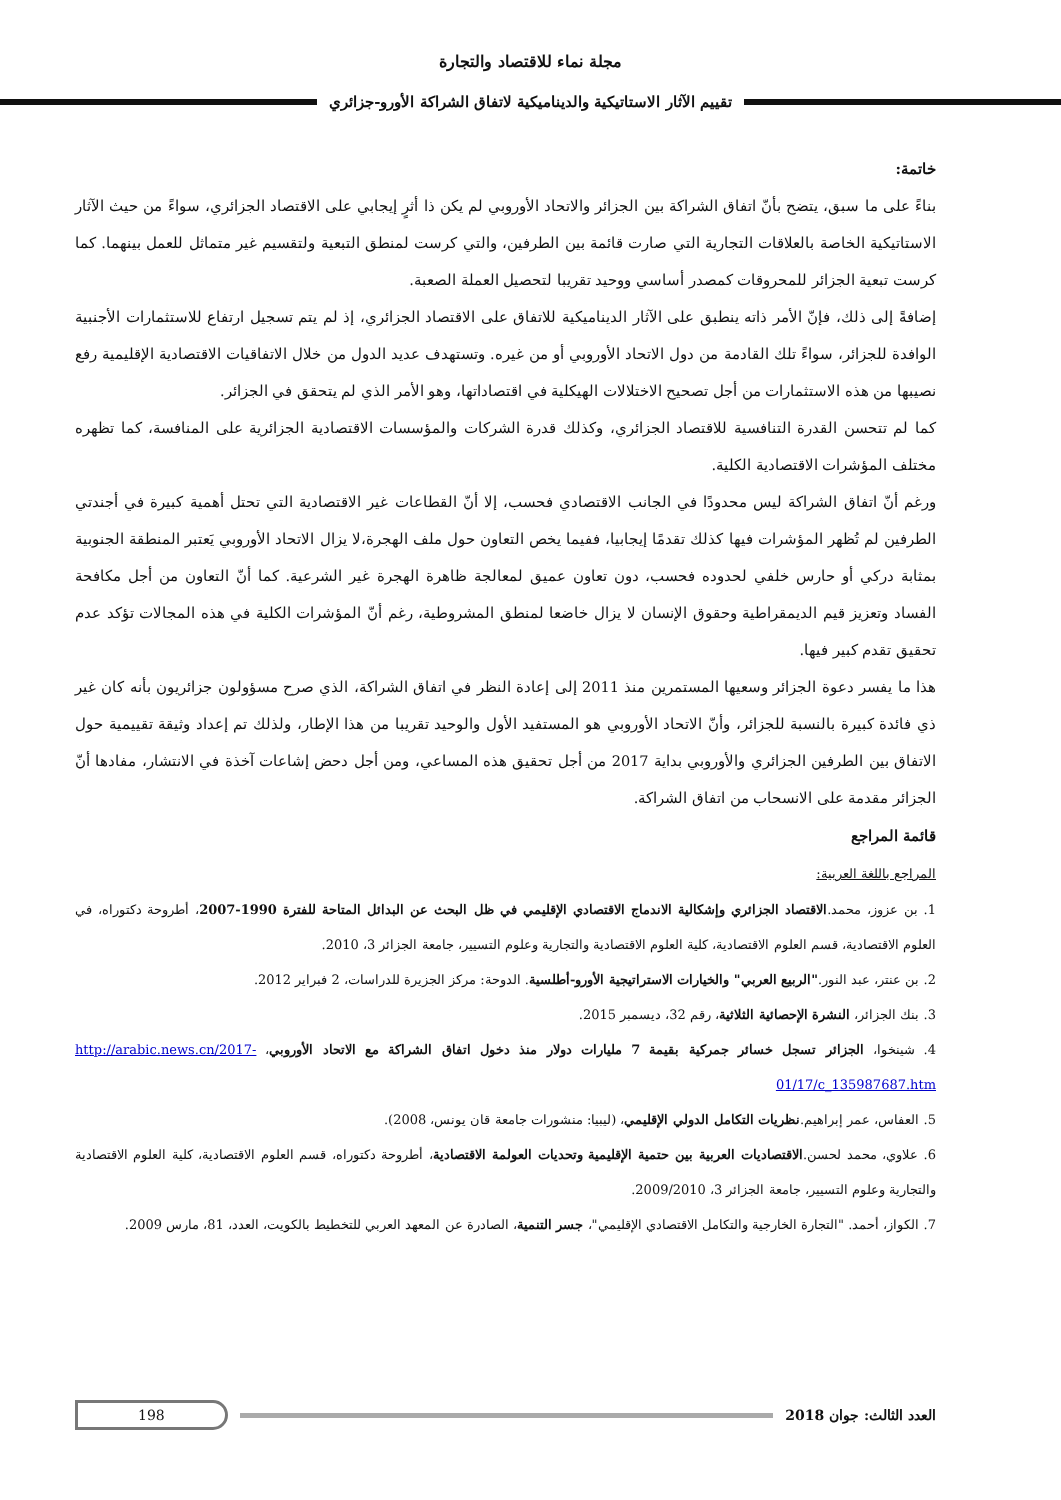مجلة نماء للاقتصاد والتجارة
تقييم الآثار الاستاتيكية والديناميكية لاتفاق الشراكة الأورو-جزائري
خاتمة:
بناءً على ما سبق، يتضح بأنّ اتفاق الشراكة بين الجزائر والاتحاد الأوروبي لم يكن ذا أثرٍ إيجابي على الاقتصاد الجزائري، سواءً من حيث الآثار الاستاتيكية الخاصة بالعلاقات التجارية التي صارت قائمة بين الطرفين، والتي كرست لمنطق التبعية ولتقسيم غير متماثل للعمل بينهما. كما كرست تبعية الجزائر للمحروقات كمصدر أساسي ووحيد تقريبا لتحصيل العملة الصعبة.
إضافةً إلى ذلك، فإنّ الأمر ذاته ينطبق على الآثار الديناميكية للاتفاق على الاقتصاد الجزائري، إذ لم يتم تسجيل ارتفاع للاستثمارات الأجنبية الوافدة للجزائر، سواءً تلك القادمة من دول الاتحاد الأوروبي أو من غيره. وتستهدف عديد الدول من خلال الاتفاقيات الاقتصادية الإقليمية رفع نصيبها من هذه الاستثمارات من أجل تصحيح الاختلالات الهيكلية في اقتصاداتها، وهو الأمر الذي لم يتحقق في الجزائر.
كما لم تتحسن القدرة التنافسية للاقتصاد الجزائري، وكذلك قدرة الشركات والمؤسسات الاقتصادية الجزائرية على المنافسة، كما تظهره مختلف المؤشرات الاقتصادية الكلية.
ورغم أنّ اتفاق الشراكة ليس محدودًا في الجانب الاقتصادي فحسب، إلا أنّ القطاعات غير الاقتصادية التي تحتل أهمية كبيرة في أجندتي الطرفين لم تُظهر المؤشرات فيها كذلك تقدمًا إيجابيا، ففيما يخص التعاون حول ملف الهجرة،لا يزال الاتحاد الأوروبي يَعتبر المنطقة الجنوبية بمثابة دركي أو حارس خلفي لحدوده فحسب، دون تعاون عميق لمعالجة ظاهرة الهجرة غير الشرعية. كما أنّ التعاون من أجل مكافحة الفساد وتعزيز قيم الديمقراطية وحقوق الإنسان لا يزال خاضعا لمنطق المشروطية، رغم أنّ المؤشرات الكلية في هذه المجالات تؤكد عدم تحقيق تقدم كبير فيها.
هذا ما يفسر دعوة الجزائر وسعيها المستمرين منذ 2011 إلى إعادة النظر في اتفاق الشراكة، الذي صرح مسؤولون جزائريون بأنه كان غير ذي فائدة كبيرة بالنسبة للجزائر، وأنّ الاتحاد الأوروبي هو المستفيد الأول والوحيد تقريبا من هذا الإطار، ولذلك تم إعداد وثيقة تقييمية حول الاتفاق بين الطرفين الجزائري والأوروبي بداية 2017 من أجل تحقيق هذه المساعي، ومن أجل دحض إشاعات آخذة في الانتشار، مفادها أنّ الجزائر مقدمة على الانسحاب من اتفاق الشراكة.
قائمة المراجع
المراجع باللغة العربية:
1. بن عزوز، محمد.الاقتصاد الجزائري وإشكالية الاندماج الاقتصادي الإقليمي في ظل البحث عن البدائل المتاحة للفترة 1990-2007، أطروحة دكتوراه، في العلوم الاقتصادية، قسم العلوم الاقتصادية، كلية العلوم الاقتصادية والتجارية وعلوم التسيير، جامعة الجزائر 3، 2010.
2. بن عنتر، عبد النور."الربيع العربي" والخيارات الاستراتيجية الأورو-أطلسية. الدوحة: مركز الجزيرة للدراسات، 2 فبراير 2012.
3. بنك الجزائر، النشرة الإحصائية الثلاثية، رقم 32، ديسمبر 2015.
4. شينخوا، الجزائر تسجل خسائر جمركية بقيمة 7 مليارات دولار منذ دخول اتفاق الشراكة مع الاتحاد الأوروبي، http://arabic.news.cn/2017-01/17/c_135987687.htm
5. العفاس، عمر إبراهيم.نظريات التكامل الدولي الإقليمي، (ليبيا: منشورات جامعة قان يونس، 2008).
6. علاوي، محمد لحسن.الاقتصاديات العربية بين حتمية الإقليمية وتحديات العولمة الاقتصادية، أطروحة دكتوراه، قسم العلوم الاقتصادية، كلية العلوم الاقتصادية والتجارية وعلوم التسيير، جامعة الجزائر 3، 2009/2010.
7. الكواز، أحمد. "التجارة الخارجية والتكامل الاقتصادي الإقليمي"، جسر التنمية، الصادرة عن المعهد العربي للتخطيط بالكويت، العدد، 81، مارس 2009.
العدد الثالث: جوان 2018
198